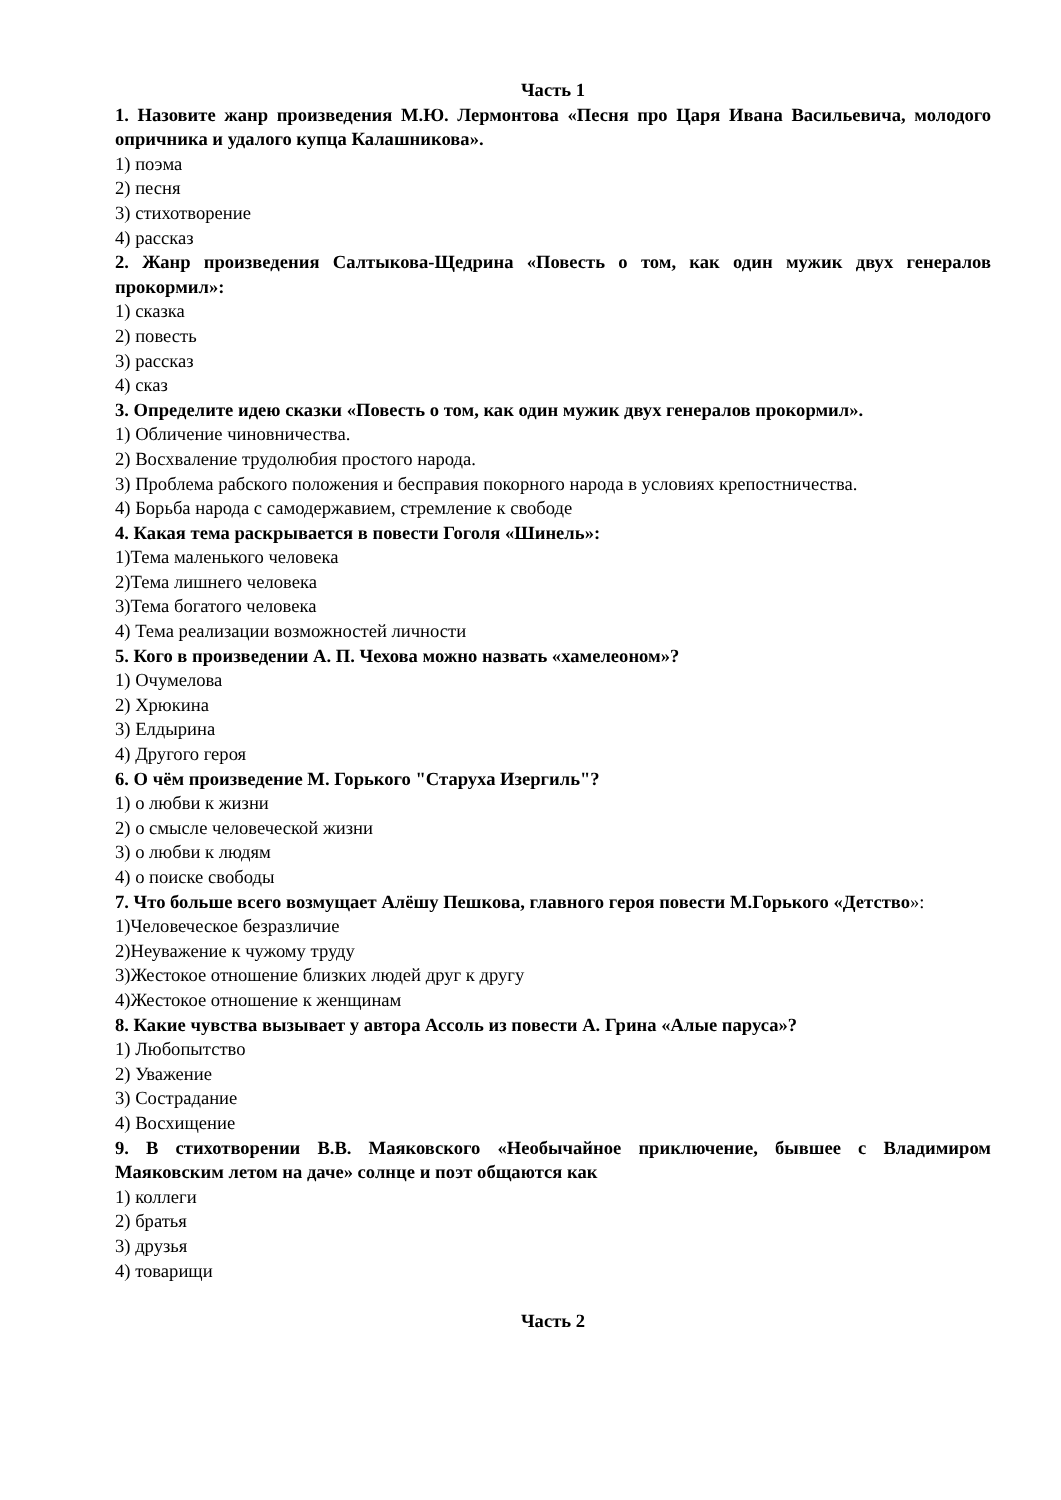Часть 1
1. Назовите жанр произведения М.Ю. Лермонтова «Песня про Царя Ивана Васильевича, молодого опричника и удалого купца Калашникова».
1) поэма
2) песня
3) стихотворение
4) рассказ
2. Жанр произведения Салтыкова-Щедрина «Повесть о том, как один мужик двух генералов прокормил»:
1) сказка
2) повесть
3) рассказ
4) сказ
3. Определите идею сказки «Повесть о том, как один мужик двух генералов прокормил».
1) Обличение чиновничества.
2) Восхваление трудолюбия простого народа.
3) Проблема рабского положения и бесправия покорного народа в условиях крепостничества.
4) Борьба народа с самодержавием, стремление к свободе
4. Какая тема раскрывается в повести Гоголя «Шинель»:
1)Тема маленького человека
2)Тема лишнего человека
3)Тема богатого человека
4) Тема реализации возможностей личности
5. Кого в произведении А. П. Чехова можно назвать «хамелеоном»?
1) Очумелова
2) Хрюкина
3) Елдырина
4) Другого героя
6. О чём произведение М. Горького "Старуха Изергиль"?
1) о любви к жизни
2) о смысле человеческой жизни
3) о любви к людям
4) о поиске свободы
7. Что больше всего возмущает Алёшу Пешкова, главного героя повести М.Горького «Детство»:
1)Человеческое безразличие
2)Неуважение к чужому труду
3)Жестокое отношение близких людей друг к другу
4)Жестокое отношение к женщинам
8. Какие чувства вызывает у автора Ассоль из повести А. Грина «Алые паруса»?
1) Любопытство
2) Уважение
3) Сострадание
4) Восхищение
9. В стихотворении В.В. Маяковского «Необычайное приключение, бывшее с Владимиром Маяковским летом на даче» солнце и поэт общаются как
1) коллеги
2) братья
3) друзья
4) товарищи
Часть 2